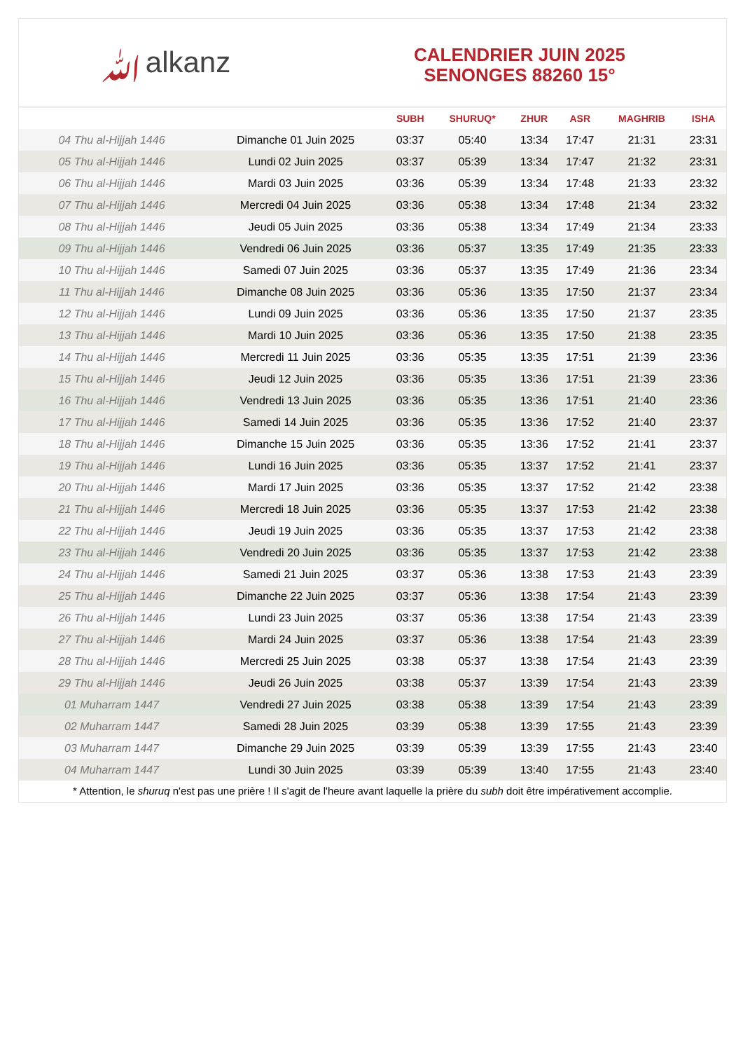ﷲalkanz
CALENDRIER JUIN 2025
SENONGES 88260 15°
| | | SUBH | SHURUQ* | ZHUR | ASR | MAGHRIB | ISHA |
| --- | --- | --- | --- | --- | --- | --- | --- |
| 04 Thu al-Hijjah 1446 | Dimanche 01 Juin 2025 | 03:37 | 05:40 | 13:34 | 17:47 | 21:31 | 23:31 |
| 05 Thu al-Hijjah 1446 | Lundi 02 Juin 2025 | 03:37 | 05:39 | 13:34 | 17:47 | 21:32 | 23:31 |
| 06 Thu al-Hijjah 1446 | Mardi 03 Juin 2025 | 03:36 | 05:39 | 13:34 | 17:48 | 21:33 | 23:32 |
| 07 Thu al-Hijjah 1446 | Mercredi 04 Juin 2025 | 03:36 | 05:38 | 13:34 | 17:48 | 21:34 | 23:32 |
| 08 Thu al-Hijjah 1446 | Jeudi 05 Juin 2025 | 03:36 | 05:38 | 13:34 | 17:49 | 21:34 | 23:33 |
| 09 Thu al-Hijjah 1446 | Vendredi 06 Juin 2025 | 03:36 | 05:37 | 13:35 | 17:49 | 21:35 | 23:33 |
| 10 Thu al-Hijjah 1446 | Samedi 07 Juin 2025 | 03:36 | 05:37 | 13:35 | 17:49 | 21:36 | 23:34 |
| 11 Thu al-Hijjah 1446 | Dimanche 08 Juin 2025 | 03:36 | 05:36 | 13:35 | 17:50 | 21:37 | 23:34 |
| 12 Thu al-Hijjah 1446 | Lundi 09 Juin 2025 | 03:36 | 05:36 | 13:35 | 17:50 | 21:37 | 23:35 |
| 13 Thu al-Hijjah 1446 | Mardi 10 Juin 2025 | 03:36 | 05:36 | 13:35 | 17:50 | 21:38 | 23:35 |
| 14 Thu al-Hijjah 1446 | Mercredi 11 Juin 2025 | 03:36 | 05:35 | 13:35 | 17:51 | 21:39 | 23:36 |
| 15 Thu al-Hijjah 1446 | Jeudi 12 Juin 2025 | 03:36 | 05:35 | 13:36 | 17:51 | 21:39 | 23:36 |
| 16 Thu al-Hijjah 1446 | Vendredi 13 Juin 2025 | 03:36 | 05:35 | 13:36 | 17:51 | 21:40 | 23:36 |
| 17 Thu al-Hijjah 1446 | Samedi 14 Juin 2025 | 03:36 | 05:35 | 13:36 | 17:52 | 21:40 | 23:37 |
| 18 Thu al-Hijjah 1446 | Dimanche 15 Juin 2025 | 03:36 | 05:35 | 13:36 | 17:52 | 21:41 | 23:37 |
| 19 Thu al-Hijjah 1446 | Lundi 16 Juin 2025 | 03:36 | 05:35 | 13:37 | 17:52 | 21:41 | 23:37 |
| 20 Thu al-Hijjah 1446 | Mardi 17 Juin 2025 | 03:36 | 05:35 | 13:37 | 17:52 | 21:42 | 23:38 |
| 21 Thu al-Hijjah 1446 | Mercredi 18 Juin 2025 | 03:36 | 05:35 | 13:37 | 17:53 | 21:42 | 23:38 |
| 22 Thu al-Hijjah 1446 | Jeudi 19 Juin 2025 | 03:36 | 05:35 | 13:37 | 17:53 | 21:42 | 23:38 |
| 23 Thu al-Hijjah 1446 | Vendredi 20 Juin 2025 | 03:36 | 05:35 | 13:37 | 17:53 | 21:42 | 23:38 |
| 24 Thu al-Hijjah 1446 | Samedi 21 Juin 2025 | 03:37 | 05:36 | 13:38 | 17:53 | 21:43 | 23:39 |
| 25 Thu al-Hijjah 1446 | Dimanche 22 Juin 2025 | 03:37 | 05:36 | 13:38 | 17:54 | 21:43 | 23:39 |
| 26 Thu al-Hijjah 1446 | Lundi 23 Juin 2025 | 03:37 | 05:36 | 13:38 | 17:54 | 21:43 | 23:39 |
| 27 Thu al-Hijjah 1446 | Mardi 24 Juin 2025 | 03:37 | 05:36 | 13:38 | 17:54 | 21:43 | 23:39 |
| 28 Thu al-Hijjah 1446 | Mercredi 25 Juin 2025 | 03:38 | 05:37 | 13:38 | 17:54 | 21:43 | 23:39 |
| 29 Thu al-Hijjah 1446 | Jeudi 26 Juin 2025 | 03:38 | 05:37 | 13:39 | 17:54 | 21:43 | 23:39 |
| 01 Muharram 1447 | Vendredi 27 Juin 2025 | 03:38 | 05:38 | 13:39 | 17:54 | 21:43 | 23:39 |
| 02 Muharram 1447 | Samedi 28 Juin 2025 | 03:39 | 05:38 | 13:39 | 17:55 | 21:43 | 23:39 |
| 03 Muharram 1447 | Dimanche 29 Juin 2025 | 03:39 | 05:39 | 13:39 | 17:55 | 21:43 | 23:40 |
| 04 Muharram 1447 | Lundi 30 Juin 2025 | 03:39 | 05:39 | 13:40 | 17:55 | 21:43 | 23:40 |
* Attention, le shuruq n'est pas une prière ! Il s'agit de l'heure avant laquelle la prière du subh doit être impérativement accomplie.